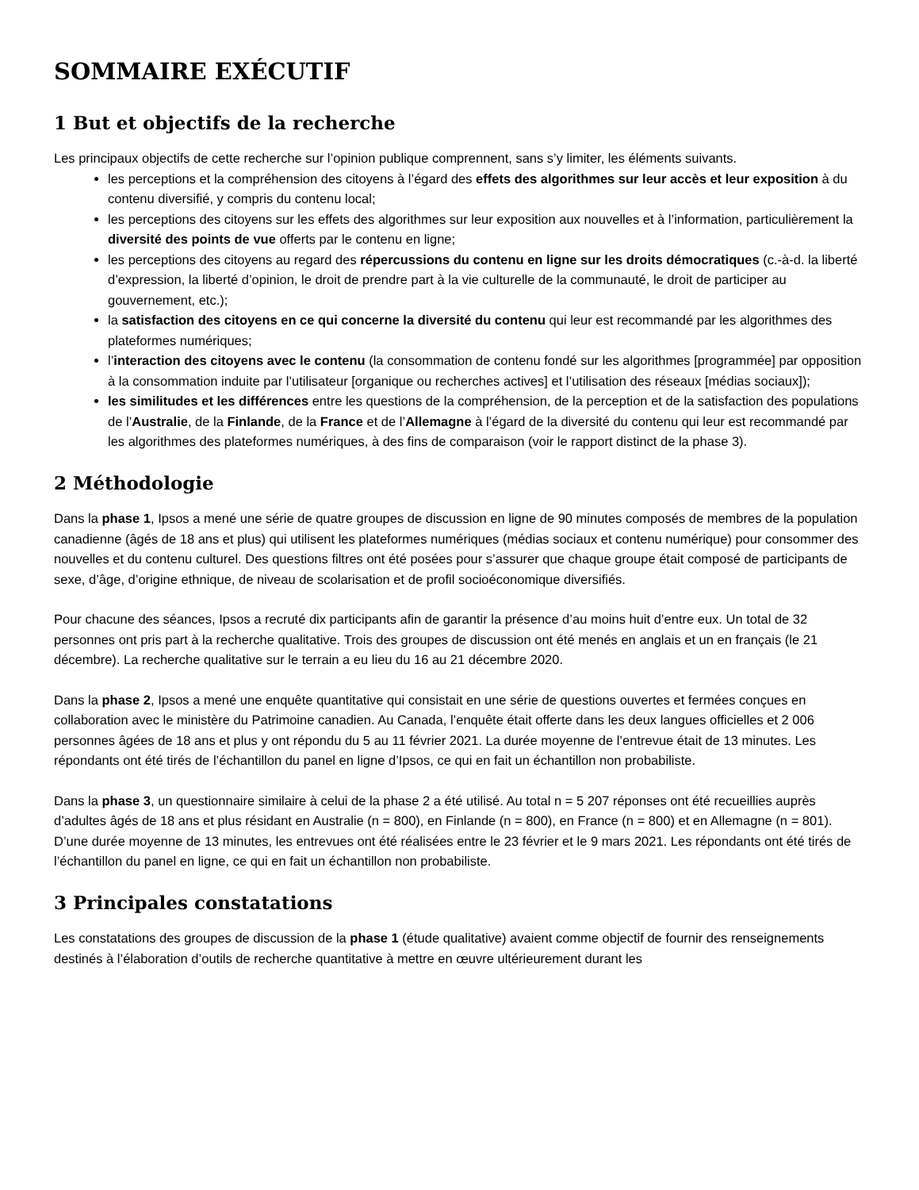SOMMAIRE EXÉCUTIF
1 But et objectifs de la recherche
Les principaux objectifs de cette recherche sur l’opinion publique comprennent, sans s’y limiter, les éléments suivants.
les perceptions et la compréhension des citoyens à l’égard des effets des algorithmes sur leur accès et leur exposition à du contenu diversifié, y compris du contenu local;
les perceptions des citoyens sur les effets des algorithmes sur leur exposition aux nouvelles et à l’information, particulièrement la diversité des points de vue offerts par le contenu en ligne;
les perceptions des citoyens au regard des répercussions du contenu en ligne sur les droits démocratiques (c.-à-d. la liberté d’expression, la liberté d’opinion, le droit de prendre part à la vie culturelle de la communauté, le droit de participer au gouvernement, etc.);
la satisfaction des citoyens en ce qui concerne la diversité du contenu qui leur est recommandé par les algorithmes des plateformes numériques;
l’interaction des citoyens avec le contenu (la consommation de contenu fondé sur les algorithmes [programmée] par opposition à la consommation induite par l’utilisateur [organique ou recherches actives] et l’utilisation des réseaux [médias sociaux]);
les similitudes et les différences entre les questions de la compréhension, de la perception et de la satisfaction des populations de l’Australie, de la Finlande, de la France et de l’Allemagne à l’égard de la diversité du contenu qui leur est recommandé par les algorithmes des plateformes numériques, à des fins de comparaison (voir le rapport distinct de la phase 3).
2 Méthodologie
Dans la phase 1, Ipsos a mené une série de quatre groupes de discussion en ligne de 90 minutes composés de membres de la population canadienne (âgés de 18 ans et plus) qui utilisent les plateformes numériques (médias sociaux et contenu numérique) pour consommer des nouvelles et du contenu culturel. Des questions filtres ont été posées pour s’assurer que chaque groupe était composé de participants de sexe, d’âge, d’origine ethnique, de niveau de scolarisation et de profil socioéconomique diversifiés.
Pour chacune des séances, Ipsos a recruté dix participants afin de garantir la présence d’au moins huit d’entre eux. Un total de 32 personnes ont pris part à la recherche qualitative. Trois des groupes de discussion ont été menés en anglais et un en français (le 21 décembre). La recherche qualitative sur le terrain a eu lieu du 16 au 21 décembre 2020.
Dans la phase 2, Ipsos a mené une enquête quantitative qui consistait en une série de questions ouvertes et fermées conçues en collaboration avec le ministère du Patrimoine canadien. Au Canada, l’enquête était offerte dans les deux langues officielles et 2 006 personnes âgées de 18 ans et plus y ont répondu du 5 au 11 février 2021. La durée moyenne de l’entrevue était de 13 minutes. Les répondants ont été tirés de l’échantillon du panel en ligne d’Ipsos, ce qui en fait un échantillon non probabiliste.
Dans la phase 3, un questionnaire similaire à celui de la phase 2 a été utilisé. Au total n = 5 207 réponses ont été recueillies auprès d’adultes âgés de 18 ans et plus résidant en Australie (n = 800), en Finlande (n = 800), en France (n = 800) et en Allemagne (n = 801). D’une durée moyenne de 13 minutes, les entrevues ont été réalisées entre le 23 février et le 9 mars 2021. Les répondants ont été tirés de l’échantillon du panel en ligne, ce qui en fait un échantillon non probabiliste.
3 Principales constatations
Les constatations des groupes de discussion de la phase 1 (étude qualitative) avaient comme objectif de fournir des renseignements destinés à l’élaboration d’outils de recherche quantitative à mettre en œuvre ultérieurement durant les